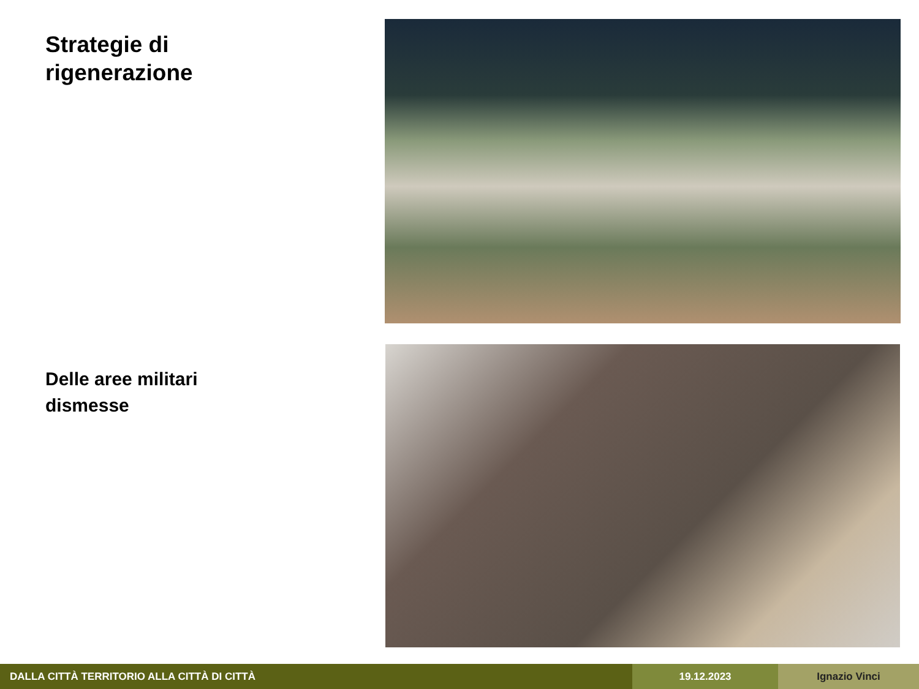Strategie di
rigenerazione
Delle aree militari
dismesse
DALLA CITTÀ TERRITORIO ALLA CITTÀ DI CITTÀ 19.12.2023 Ignazio Vinci